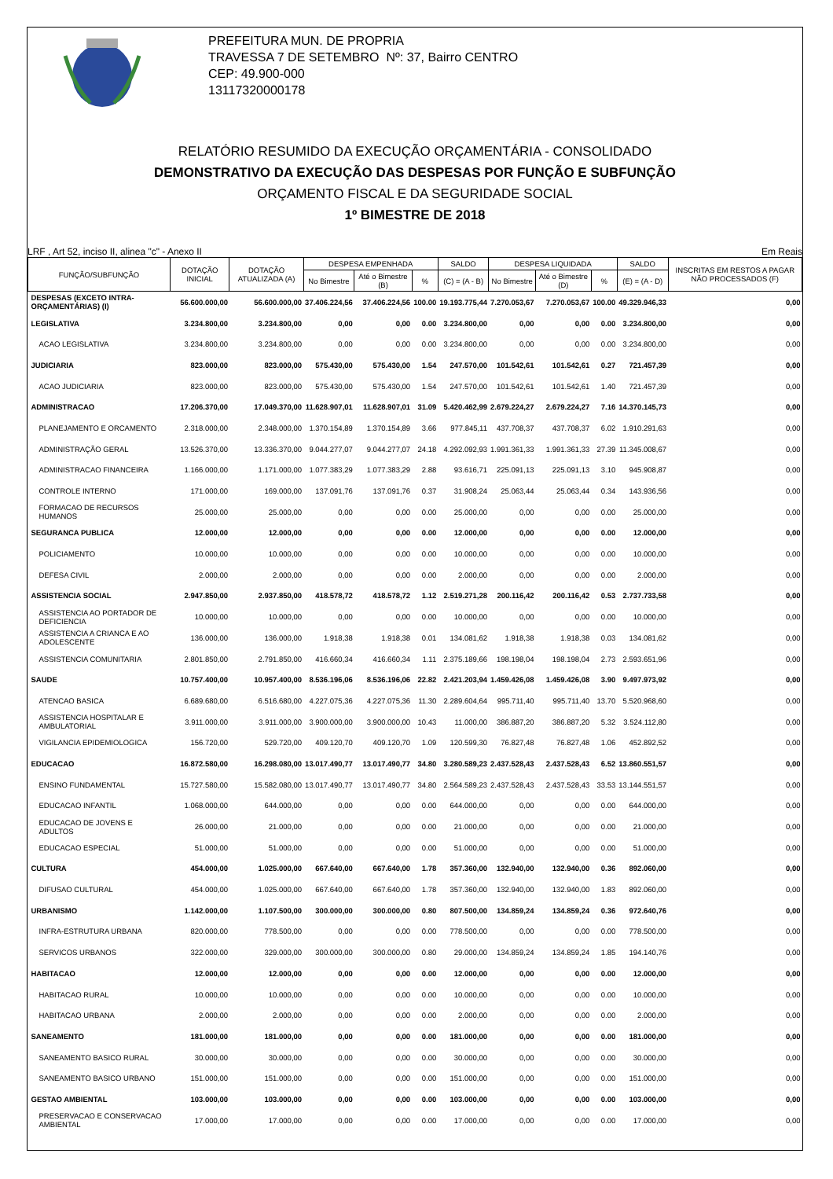PREFEITURA MUN. DE PROPRIA
TRAVESSA 7 DE SETEMBRO Nº: 37, Bairro CENTRO
CEP: 49.900-000
13117320000178
RELATÓRIO RESUMIDO DA EXECUÇÃO ORÇAMENTÁRIA - CONSOLIDADO
DEMONSTRATIVO DA EXECUÇÃO DAS DESPESAS POR FUNÇÃO E SUBFUNÇÃO
ORÇAMENTO FISCAL E DA SEGURIDADE SOCIAL
1º BIMESTRE DE 2018
LRF , Art 52, inciso II, alinea "c" - Anexo II Em Reais
| FUNÇÃO/SUBFUNÇÃO | DOTAÇÃO INICIAL | DOTAÇÃO ATUALIZADA (A) | DESPESA EMPENHADA | | | SALDO | DESPESA LIQUIDADA | | | SALDO | INSCRITAS EM RESTOS A PAGAR NÃO PROCESSADOS (F) |
| --- | --- | --- | --- | --- | --- | --- | --- | --- | --- | --- | --- |
| | | | No Bimestre | Até o Bimestre (B) | % | (C) = (A - B) | No Bimestre | Até o Bimestre (D) | % | (E) = (A - D) | |
| DESPESAS (EXCETO INTRA-ORÇAMENTÁRIAS) (I) | 56.600.000,00 | 56.600.000,00 | 37.406.224,56 | 37.406.224,56 | 100.00 | 19.193.775,44 | 7.270.053,67 | 7.270.053,67 | 100.00 | 49.329.946,33 | 0,00 |
| LEGISLATIVA | 3.234.800,00 | 3.234.800,00 | 0,00 | 0,00 | 0.00 | 3.234.800,00 | 0,00 | 0,00 | 0.00 | 3.234.800,00 | 0,00 |
| ACAO LEGISLATIVA | 3.234.800,00 | 3.234.800,00 | 0,00 | 0,00 | 0.00 | 3.234.800,00 | 0,00 | 0,00 | 0.00 | 3.234.800,00 | 0,00 |
| JUDICIARIA | 823.000,00 | 823.000,00 | 575.430,00 | 575.430,00 | 1.54 | 247.570,00 | 101.542,61 | 101.542,61 | 0.27 | 721.457,39 | 0,00 |
| ACAO JUDICIARIA | 823.000,00 | 823.000,00 | 575.430,00 | 575.430,00 | 1.54 | 247.570,00 | 101.542,61 | 101.542,61 | 1.40 | 721.457,39 | 0,00 |
| ADMINISTRACAO | 17.206.370,00 | 17.049.370,00 | 11.628.907,01 | 11.628.907,01 | 31.09 | 5.420.462,99 | 2.679.224,27 | 2.679.224,27 | 7.16 | 14.370.145,73 | 0,00 |
| PLANEJAMENTO E ORCAMENTO | 2.318.000,00 | 2.348.000,00 | 1.370.154,89 | 1.370.154,89 | 3.66 | 977.845,11 | 437.708,37 | 437.708,37 | 6.02 | 1.910.291,63 | 0,00 |
| ADMINISTRAÇÃO GERAL | 13.526.370,00 | 13.336.370,00 | 9.044.277,07 | 9.044.277,07 | 24.18 | 4.292.092,93 | 1.991.361,33 | 1.991.361,33 | 27.39 | 11.345.008,67 | 0,00 |
| ADMINISTRACAO FINANCEIRA | 1.166.000,00 | 1.171.000,00 | 1.077.383,29 | 1.077.383,29 | 2.88 | 93.616,71 | 225.091,13 | 225.091,13 | 3.10 | 945.908,87 | 0,00 |
| CONTROLE INTERNO | 171.000,00 | 169.000,00 | 137.091,76 | 137.091,76 | 0.37 | 31.908,24 | 25.063,44 | 25.063,44 | 0.34 | 143.936,56 | 0,00 |
| FORMACAO DE RECURSOS HUMANOS | 25.000,00 | 25.000,00 | 0,00 | 0,00 | 0.00 | 25.000,00 | 0,00 | 0,00 | 0.00 | 25.000,00 | 0,00 |
| SEGURANCA PUBLICA | 12.000,00 | 12.000,00 | 0,00 | 0,00 | 0.00 | 12.000,00 | 0,00 | 0,00 | 0.00 | 12.000,00 | 0,00 |
| POLICIAMENTO | 10.000,00 | 10.000,00 | 0,00 | 0,00 | 0.00 | 10.000,00 | 0,00 | 0,00 | 0.00 | 10.000,00 | 0,00 |
| DEFESA CIVIL | 2.000,00 | 2.000,00 | 0,00 | 0,00 | 0.00 | 2.000,00 | 0,00 | 0,00 | 0.00 | 2.000,00 | 0,00 |
| ASSISTENCIA SOCIAL | 2.947.850,00 | 2.937.850,00 | 418.578,72 | 418.578,72 | 1.12 | 2.519.271,28 | 200.116,42 | 200.116,42 | 0.53 | 2.737.733,58 | 0,00 |
| ASSISTENCIA AO PORTADOR DE DEFICIENCIA | 10.000,00 | 10.000,00 | 0,00 | 0,00 | 0.00 | 10.000,00 | 0,00 | 0,00 | 0.00 | 10.000,00 | 0,00 |
| ASSISTENCIA A CRIANCA E AO ADOLESCENTE | 136.000,00 | 136.000,00 | 1.918,38 | 1.918,38 | 0.01 | 134.081,62 | 1.918,38 | 1.918,38 | 0.03 | 134.081,62 | 0,00 |
| ASSISTENCIA COMUNITARIA | 2.801.850,00 | 2.791.850,00 | 416.660,34 | 416.660,34 | 1.11 | 2.375.189,66 | 198.198,04 | 198.198,04 | 2.73 | 2.593.651,96 | 0,00 |
| SAUDE | 10.757.400,00 | 10.957.400,00 | 8.536.196,06 | 8.536.196,06 | 22.82 | 2.421.203,94 | 1.459.426,08 | 1.459.426,08 | 3.90 | 9.497.973,92 | 0,00 |
| ATENCAO BASICA | 6.689.680,00 | 6.516.680,00 | 4.227.075,36 | 4.227.075,36 | 11.30 | 2.289.604,64 | 995.711,40 | 995.711,40 | 13.70 | 5.520.968,60 | 0,00 |
| ASSISTENCIA HOSPITALAR E AMBULATORIAL | 3.911.000,00 | 3.911.000,00 | 3.900.000,00 | 3.900.000,00 | 10.43 | 11.000,00 | 386.887,20 | 386.887,20 | 5.32 | 3.524.112,80 | 0,00 |
| VIGILANCIA EPIDEMIOLOGICA | 156.720,00 | 529.720,00 | 409.120,70 | 409.120,70 | 1.09 | 120.599,30 | 76.827,48 | 76.827,48 | 1.06 | 452.892,52 | 0,00 |
| EDUCACAO | 16.872.580,00 | 16.298.080,00 | 13.017.490,77 | 13.017.490,77 | 34.80 | 3.280.589,23 | 2.437.528,43 | 2.437.528,43 | 6.52 | 13.860.551,57 | 0,00 |
| ENSINO FUNDAMENTAL | 15.727.580,00 | 15.582.080,00 | 13.017.490,77 | 13.017.490,77 | 34.80 | 2.564.589,23 | 2.437.528,43 | 2.437.528,43 | 33.53 | 13.144.551,57 | 0,00 |
| EDUCACAO INFANTIL | 1.068.000,00 | 644.000,00 | 0,00 | 0,00 | 0.00 | 644.000,00 | 0,00 | 0,00 | 0.00 | 644.000,00 | 0,00 |
| EDUCACAO DE JOVENS E ADULTOS | 26.000,00 | 21.000,00 | 0,00 | 0,00 | 0.00 | 21.000,00 | 0,00 | 0,00 | 0.00 | 21.000,00 | 0,00 |
| EDUCACAO ESPECIAL | 51.000,00 | 51.000,00 | 0,00 | 0,00 | 0.00 | 51.000,00 | 0,00 | 0,00 | 0.00 | 51.000,00 | 0,00 |
| CULTURA | 454.000,00 | 1.025.000,00 | 667.640,00 | 667.640,00 | 1.78 | 357.360,00 | 132.940,00 | 132.940,00 | 0.36 | 892.060,00 | 0,00 |
| DIFUSAO CULTURAL | 454.000,00 | 1.025.000,00 | 667.640,00 | 667.640,00 | 1.78 | 357.360,00 | 132.940,00 | 132.940,00 | 1.83 | 892.060,00 | 0,00 |
| URBANISMO | 1.142.000,00 | 1.107.500,00 | 300.000,00 | 300.000,00 | 0.80 | 807.500,00 | 134.859,24 | 134.859,24 | 0.36 | 972.640,76 | 0,00 |
| INFRA-ESTRUTURA URBANA | 820.000,00 | 778.500,00 | 0,00 | 0,00 | 0.00 | 778.500,00 | 0,00 | 0,00 | 0.00 | 778.500,00 | 0,00 |
| SERVICOS URBANOS | 322.000,00 | 329.000,00 | 300.000,00 | 300.000,00 | 0.80 | 29.000,00 | 134.859,24 | 134.859,24 | 1.85 | 194.140,76 | 0,00 |
| HABITACAO | 12.000,00 | 12.000,00 | 0,00 | 0,00 | 0.00 | 12.000,00 | 0,00 | 0,00 | 0.00 | 12.000,00 | 0,00 |
| HABITACAO RURAL | 10.000,00 | 10.000,00 | 0,00 | 0,00 | 0.00 | 10.000,00 | 0,00 | 0,00 | 0.00 | 10.000,00 | 0,00 |
| HABITACAO URBANA | 2.000,00 | 2.000,00 | 0,00 | 0,00 | 0.00 | 2.000,00 | 0,00 | 0,00 | 0.00 | 2.000,00 | 0,00 |
| SANEAMENTO | 181.000,00 | 181.000,00 | 0,00 | 0,00 | 0.00 | 181.000,00 | 0,00 | 0,00 | 0.00 | 181.000,00 | 0,00 |
| SANEAMENTO BASICO RURAL | 30.000,00 | 30.000,00 | 0,00 | 0,00 | 0.00 | 30.000,00 | 0,00 | 0,00 | 0.00 | 30.000,00 | 0,00 |
| SANEAMENTO BASICO URBANO | 151.000,00 | 151.000,00 | 0,00 | 0,00 | 0.00 | 151.000,00 | 0,00 | 0,00 | 0.00 | 151.000,00 | 0,00 |
| GESTAO AMBIENTAL | 103.000,00 | 103.000,00 | 0,00 | 0,00 | 0.00 | 103.000,00 | 0,00 | 0,00 | 0.00 | 103.000,00 | 0,00 |
| PRESERVACAO E CONSERVACAO AMBIENTAL | 17.000,00 | 17.000,00 | 0,00 | 0,00 | 0.00 | 17.000,00 | 0,00 | 0,00 | 0.00 | 17.000,00 | 0,00 |